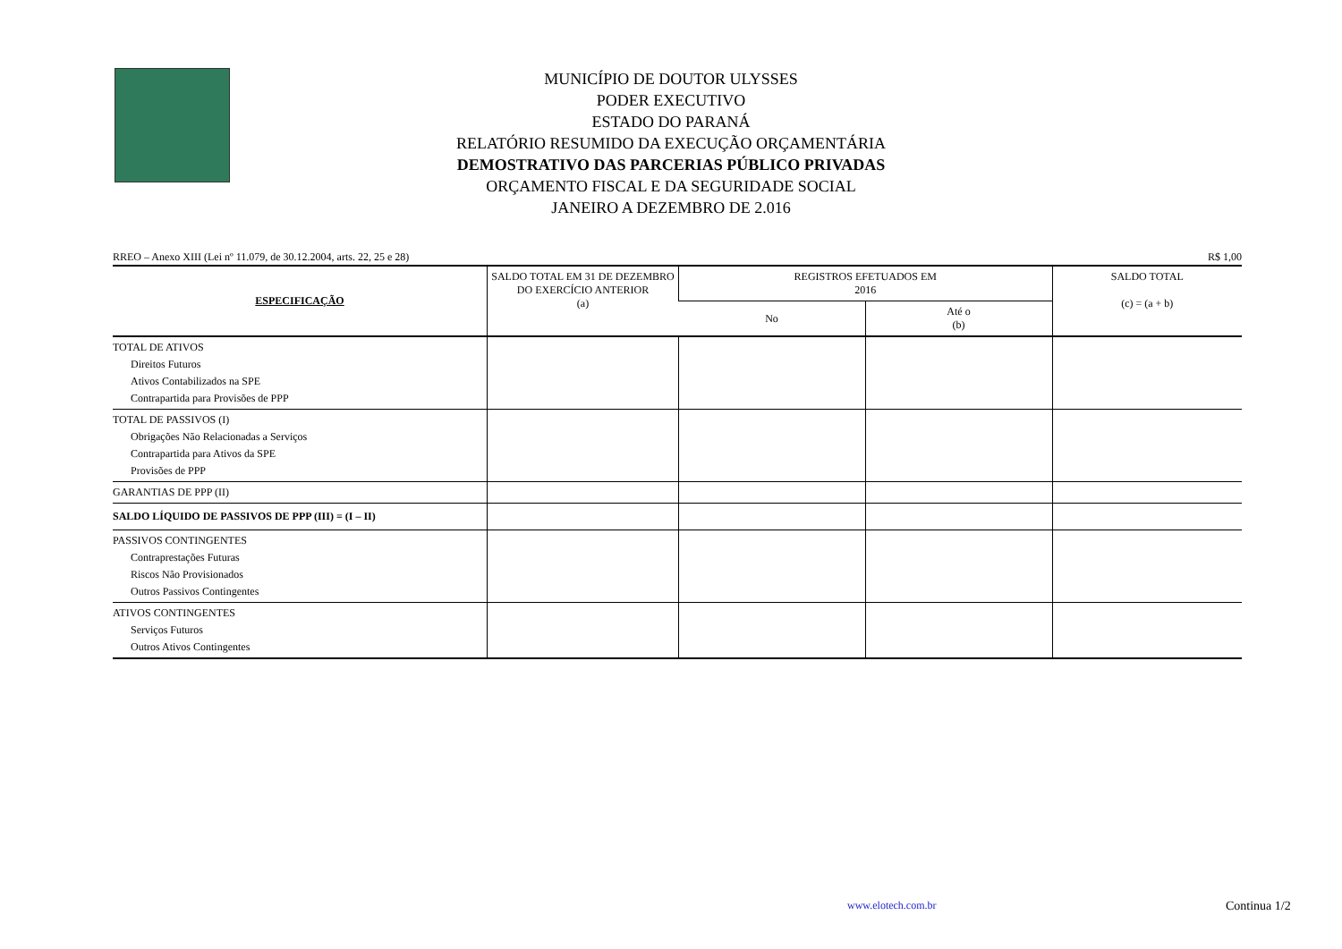MUNICÍPIO DE DOUTOR ULYSSES
PODER EXECUTIVO
ESTADO DO PARANÁ
RELATÓRIO RESUMIDO DA EXECUÇÃO ORÇAMENTÁRIA
DEMOSTRATIVO DAS PARCERIAS PÚBLICO PRIVADAS
ORÇAMENTO FISCAL E DA SEGURIDADE SOCIAL
JANEIRO A DEZEMBRO DE 2.016
RREO – Anexo XIII (Lei nº 11.079, de 30.12.2004, arts. 22, 25 e 28) R$ 1,00
| ESPECIFICAÇÃO | SALDO TOTAL EM 31 DE DEZEMBRO DO EXERCÍCIO ANTERIOR (a) | REGISTROS EFETUADOS EM 2016 | | SALDO TOTAL (c) = (a + b) |
| --- | --- | --- | --- | --- |
| | | No | Até o (b) | |
| TOTAL DE ATIVOS Direitos Futuros Ativos Contabilizados na SPE Contrapartida para Provisões de PPP | | | | |
| TOTAL DE PASSIVOS (I) Obrigações Não Relacionadas a Serviços Contrapartida para Ativos da SPE Provisões de PPP | | | | |
| GARANTIAS DE PPP (II) | | | | |
| SALDO LÍQUIDO DE PASSIVOS DE PPP (III) = (I – II) | | | | |
| PASSIVOS CONTINGENTES Contraprestações Futuras Riscos Não Provisionados Outros Passivos Contingentes | | | | |
| ATIVOS CONTINGENTES Serviços Futuros Outros Ativos Contingentes | | | | |
www.elotech.com.br Continua 1/2